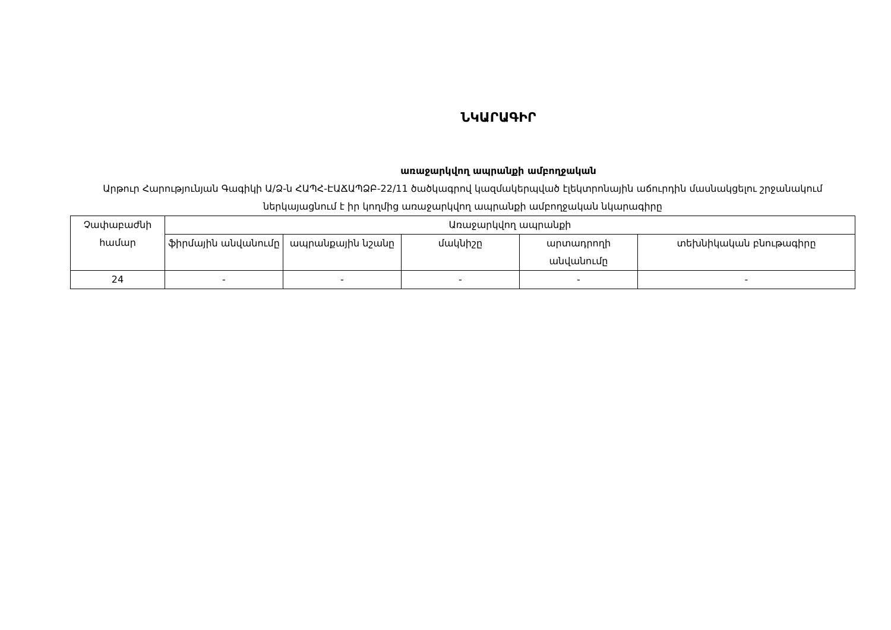ՆԿԱՐԱԳԻՐ
առաջարկվող ապրանքի ամբողջական
Արթուր Հարությունյան Գագիկի Ա/Ձ-ն ՀԱՊՀ-ԷԱՃԱՊՁԲ-22/11 ծածկագրով կազմակերպված էլեկտրոնային աճուրդին մասնակցելու շրջանակում ներկայացնում է իր կողմից առաջարկվող ապրանքի ամբողջական նկարագիրը
| Չափաբաժնի համար | Առաջարկվող ապրանքի | | | | |
| --- | --- | --- | --- | --- | --- |
| | ֆիրմային անվանումը | ապրանքային նշանը | մակնիշը | արտադրողի անվանումը | տեխնիկական բնութագիրը |
| 24 | - | - | - | - | - |